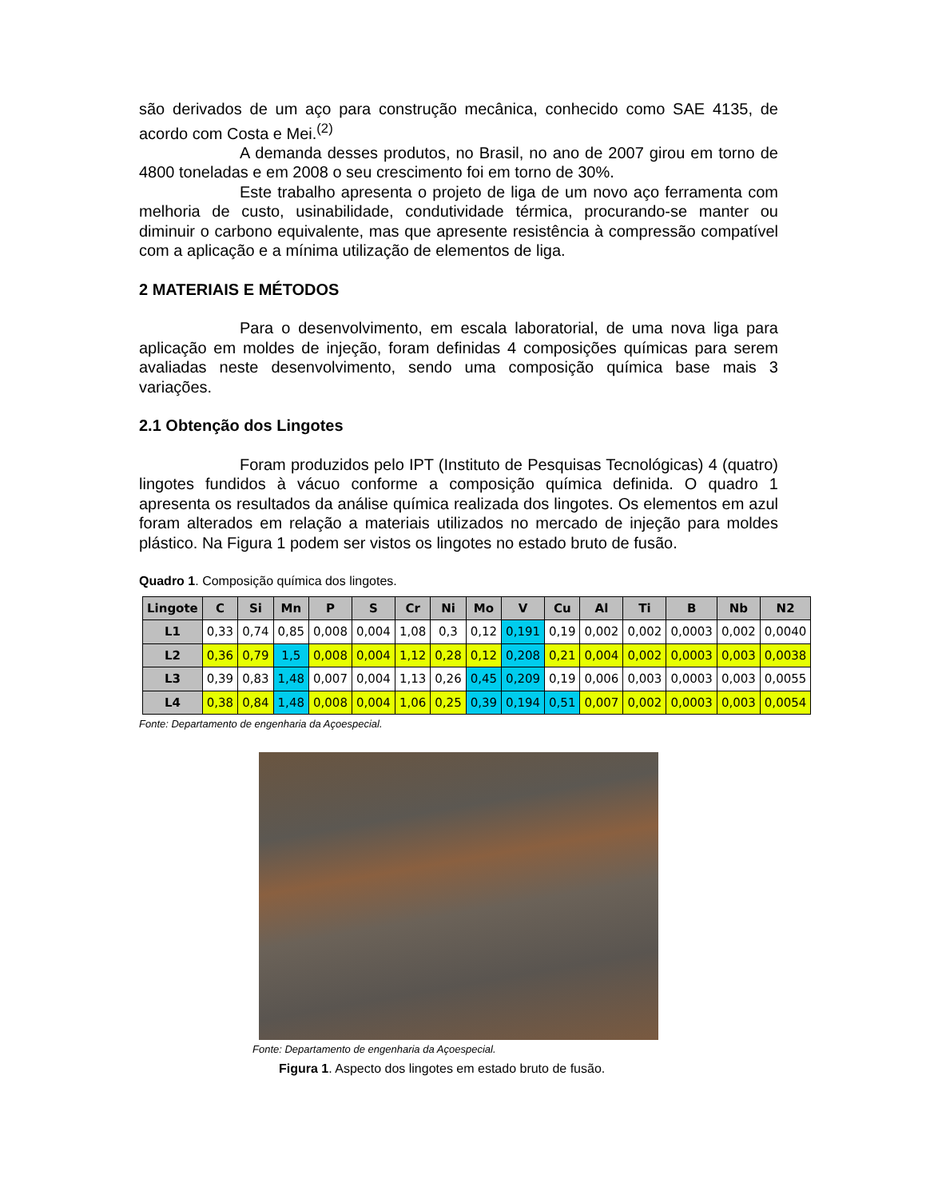são derivados de um aço para construção mecânica, conhecido como SAE 4135, de acordo com Costa e Mei.<sup>(2)</sup>
A demanda desses produtos, no Brasil, no ano de 2007 girou em torno de 4800 toneladas e em 2008 o seu crescimento foi em torno de 30%.
Este trabalho apresenta o projeto de liga de um novo aço ferramenta com melhoria de custo, usinabilidade, condutividade térmica, procurando-se manter ou diminuir o carbono equivalente, mas que apresente resistência à compressão compatível com a aplicação e a mínima utilização de elementos de liga.
2 MATERIAIS E MÉTODOS
Para o desenvolvimento, em escala laboratorial, de uma nova liga para aplicação em moldes de injeção, foram definidas 4 composições químicas para serem avaliadas neste desenvolvimento, sendo uma composição química base mais 3 variações.
2.1 Obtenção dos Lingotes
Foram produzidos pelo IPT (Instituto de Pesquisas Tecnológicas) 4 (quatro) lingotes fundidos à vácuo conforme a composição química definida. O quadro 1 apresenta os resultados da análise química realizada dos lingotes. Os elementos em azul foram alterados em relação a materiais utilizados no mercado de injeção para moldes plástico. Na Figura 1 podem ser vistos os lingotes no estado bruto de fusão.
Quadro 1. Composição química dos lingotes.
| Lingote | C | Si | Mn | P | S | Cr | Ni | Mo | V | Cu | Al | Ti | B | Nb | N2 |
| --- | --- | --- | --- | --- | --- | --- | --- | --- | --- | --- | --- | --- | --- | --- | --- |
| L1 | 0,33 | 0,74 | 0,85 | 0,008 | 0,004 | 1,08 | 0,3 | 0,12 | 0,191 | 0,19 | 0,002 | 0,002 | 0,0003 | 0,002 | 0,0040 |
| L2 | 0,36 | 0,79 | 1,5 | 0,008 | 0,004 | 1,12 | 0,28 | 0,12 | 0,208 | 0,21 | 0,004 | 0,002 | 0,0003 | 0,003 | 0,0038 |
| L3 | 0,39 | 0,83 | 1,48 | 0,007 | 0,004 | 1,13 | 0,26 | 0,45 | 0,209 | 0,19 | 0,006 | 0,003 | 0,0003 | 0,003 | 0,0055 |
| L4 | 0,38 | 0,84 | 1,48 | 0,008 | 0,004 | 1,06 | 0,25 | 0,39 | 0,194 | 0,51 | 0,007 | 0,002 | 0,0003 | 0,003 | 0,0054 |
Fonte: Departamento de engenharia da Açoespecial.
Fonte: Departamento de engenharia da Açoespecial.
Figura 1. Aspecto dos lingotes em estado bruto de fusão.